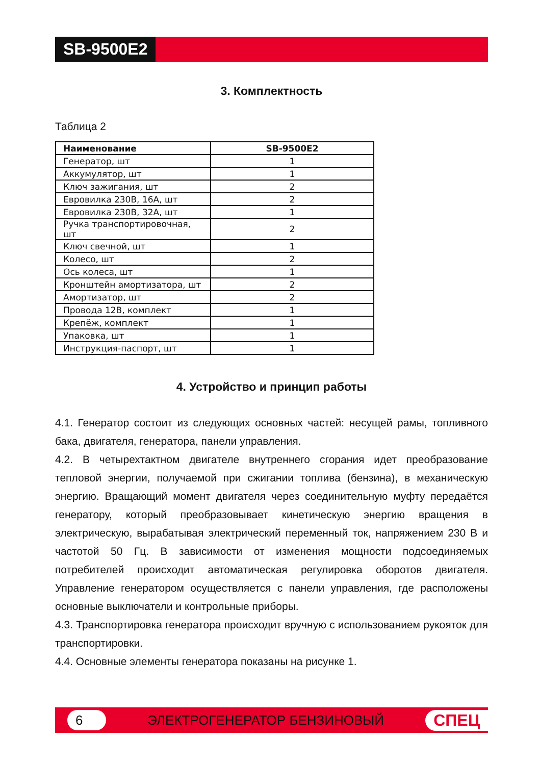SB-9500E2
3. Комплектность
Таблица 2
| Наименование | SB-9500E2 |
| --- | --- |
| Генератор, шт | 1 |
| Аккумулятор, шт | 1 |
| Ключ зажигания, шт | 2 |
| Евровилка 230В, 16А, шт | 2 |
| Евровилка 230В, 32А, шт | 1 |
| Ручка транспортировочная, шт | 2 |
| Ключ свечной, шт | 1 |
| Колесо, шт | 2 |
| Ось колеса, шт | 1 |
| Кронштейн амортизатора, шт | 2 |
| Амортизатор, шт | 2 |
| Провода 12В, комплект | 1 |
| Крепёж, комплект | 1 |
| Упаковка, шт | 1 |
| Инструкция-паспорт, шт | 1 |
4. Устройство и принцип работы
4.1. Генератор состоит из следующих основных частей: несущей рамы, топливного бака, двигателя, генератора, панели управления.
4.2. В четырехтактном двигателе внутреннего сгорания идет преобразование тепловой энергии, получаемой при сжигании топлива (бензина), в механическую энергию. Вращающий момент двигателя через соединительную муфту передаётся генератору, который преобразовывает кинетическую энергию вращения в электрическую, вырабатывая электрический переменный ток, напряжением 230 В и частотой 50 Гц. В зависимости от изменения мощности подсоединяемых потребителей происходит автоматическая регулировка оборотов двигателя. Управление генератором осуществляется с панели управления, где расположены основные выключатели и контрольные приборы.
4.3. Транспортировка генератора происходит вручную с использованием рукояток для транспортировки.
4.4. Основные элементы генератора показаны на рисунке 1.
6 ЭЛЕКТРОГЕНЕРАТОР БЕНЗИНОВЫЙ СПЕЦ